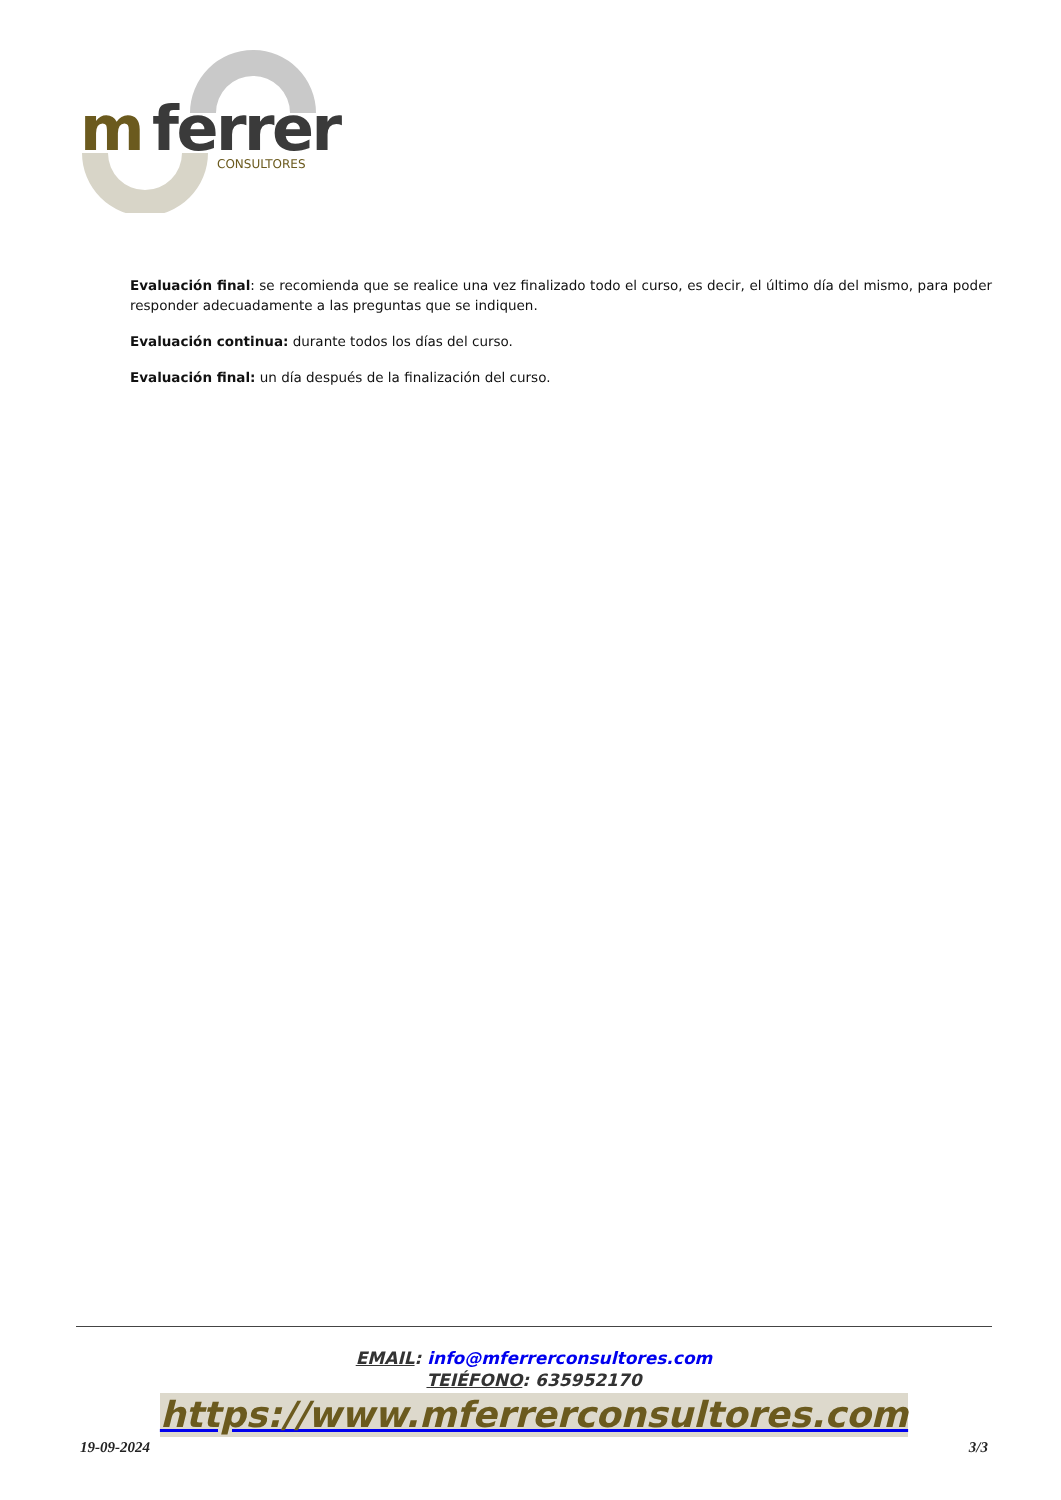m
ferrer
CONSULTORES
Evaluación final: se recomienda que se realice una vez finalizado todo el curso, es decir, el último día del mismo, para poder responder adecuadamente a las preguntas que se indiquen.
Evaluación continua: durante todos los días del curso.
Evaluación final: un día después de la finalización del curso.
EMAIL: info@mferrerconsultores.com
TEIÉFONO: 635952170
https://www.mferrerconsultores.com
19-09-2024 3/3